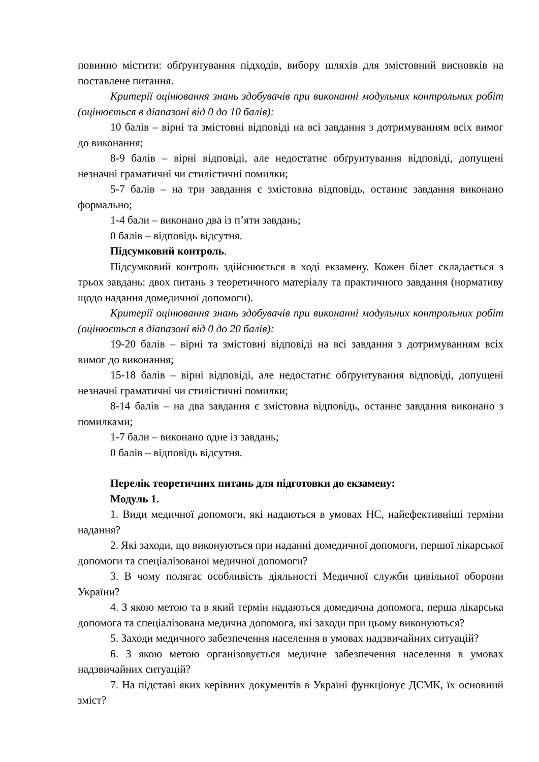повинно містити: обґрунтування підходів, вибору шляхів для змістовний висновків на поставлене питання.
Критерії оцінювання знань здобувачів при виконанні модульних контрольних робіт (оцінюється в діапазоні від 0 до 10 балів):
10 балів – вірні та змістовні відповіді на всі завдання з дотримуванням всіх вимог до виконання;
8-9 балів – вірні відповіді, але недостатнє обґрунтування відповіді, допущені незначні граматичні чи стилістичні помилки;
5-7 балів – на три завдання є змістовна відповідь, останнє завдання виконано формально;
1-4 бали – виконано два із п’яти завдань;
0 балів – відповідь відсутня.
Підсумковий контроль.
Підсумковий контроль здійснюється в ході екзамену. Кожен білет складається з трьох завдань: двох питань з теоретичного матеріалу та практичного завдання (нормативу щодо надання домедичної допомоги).
Критерії оцінювання знань здобувачів при виконанні модульних контрольних робіт (оцінюється в діапазоні від 0 до 20 балів):
19-20 балів – вірні та змістовні відповіді на всі завдання з дотримуванням всіх вимог до виконання;
15-18 балів – вірні відповіді, але недостатнє обґрунтування відповіді, допущені незначні граматичні чи стилістичні помилки;
8-14 балів – на два завдання є змістовна відповідь, останнє завдання виконано з помилками;
1-7 бали – виконано одне із завдань;
0 балів – відповідь відсутня.
Перелік теоретичних питань для підготовки до екзамену:
Модуль 1.
1. Види медичної допомоги, які надаються в умовах НС, найефективніші терміни надання?
2. Які заходи, що виконуються при наданні домедичної допомоги, першої лікарської допомоги та спеціалізованої медичної допомоги?
3. В чому полягає особливість діяльності Медичної служби цивільної оборони України?
4. З якою метою та в який термін надаються домедична допомога, перша лікарська допомога та спеціалізована медична допомога, які заходи при цьому виконуються?
5. Заходи медичного забезпечення населення в умовах надзвичайних ситуацій?
6. З якою метою організовується медичне забезпечення населення в умовах надзвичайних ситуацій?
7. На підставі яких керівних документів в Україні функціонує ДСМК, їх основний зміст?